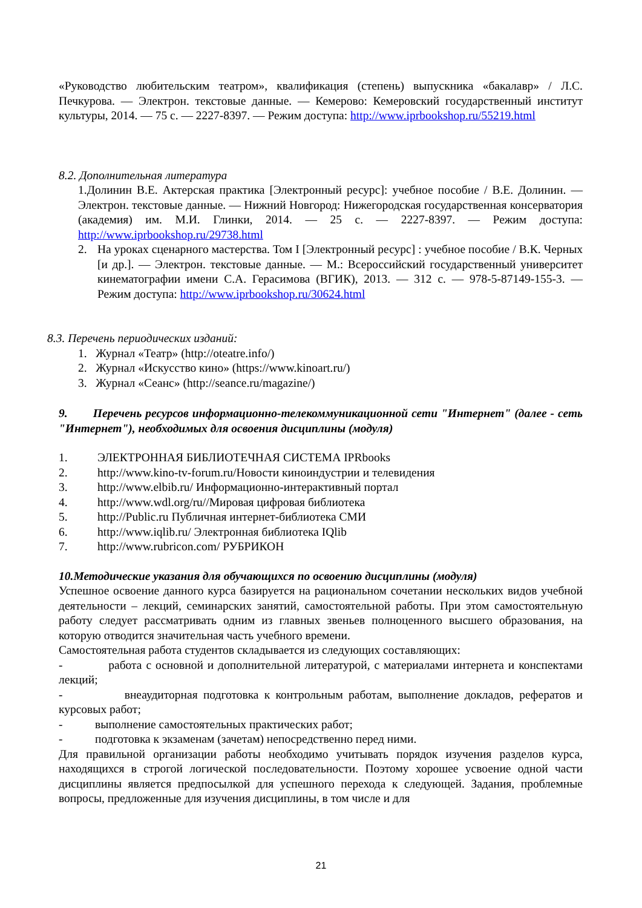«Руководство любительским театром», квалификация (степень) выпускника «бакалавр» / Л.С. Печкурова. — Электрон. текстовые данные. — Кемерово: Кемеровский государственный институт культуры, 2014. — 75 с. — 2227-8397. — Режим доступа: http://www.iprbookshop.ru/55219.html
8.2. Дополнительная литература
1.Долинин В.Е. Актерская практика [Электронный ресурс]: учебное пособие / В.Е. Долинин. — Электрон. текстовые данные. — Нижний Новгород: Нижегородская государственная консерватория (академия) им. М.И. Глинки, 2014. — 25 с. — 2227-8397. — Режим доступа: http://www.iprbookshop.ru/29738.html
2. На уроках сценарного мастерства. Том I [Электронный ресурс] : учебное пособие / В.К. Черных [и др.]. — Электрон. текстовые данные. — М.: Всероссийский государственный университет кинематографии имени С.А. Герасимова (ВГИК), 2013. — 312 с. — 978-5-87149-155-3. — Режим доступа: http://www.iprbookshop.ru/30624.html
8.3. Перечень периодических изданий:
1. Журнал «Театр» (http://oteatre.info/)
2. Журнал «Искусство кино» (https://www.kinoart.ru/)
3. Журнал «Сеанс» (http://seance.ru/magazine/)
9. Перечень ресурсов информационно-телекоммуникационной сети "Интернет" (далее - сеть "Интернет"), необходимых для освоения дисциплины (модуля)
1. ЭЛЕКТРОННАЯ БИБЛИОТЕЧНАЯ СИСТЕМА IPRbooks
2. http://www.kino-tv-forum.ru/Новости киноиндустрии и телевидения
3. http://www.elbib.ru/ Информационно-интерактивный портал
4. http://www.wdl.org/ru//Мировая цифровая библиотека
5. http://Public.ru Публичная интернет-библиотека СМИ
6. http://www.iqlib.ru/ Электронная библиотека IQlib
7. http://www.rubricon.com/ РУБРИКОН
10.Методические указания для обучающихся по освоению дисциплины (модуля)
Успешное освоение данного курса базируется на рациональном сочетании нескольких видов учебной деятельности – лекций, семинарских занятий, самостоятельной работы. При этом самостоятельную работу следует рассматривать одним из главных звеньев полноценного высшего образования, на которую отводится значительная часть учебного времени.
Самостоятельная работа студентов складывается из следующих составляющих:
- работа с основной и дополнительной литературой, с материалами интернета и конспектами лекций;
- внеаудиторная подготовка к контрольным работам, выполнение докладов, рефератов и курсовых работ;
- выполнение самостоятельных практических работ;
- подготовка к экзаменам (зачетам) непосредственно перед ними.
Для правильной организации работы необходимо учитывать порядок изучения разделов курса, находящихся в строгой логической последовательности. Поэтому хорошее усвоение одной части дисциплины является предпосылкой для успешного перехода к следующей. Задания, проблемные вопросы, предложенные для изучения дисциплины, в том числе и для
21